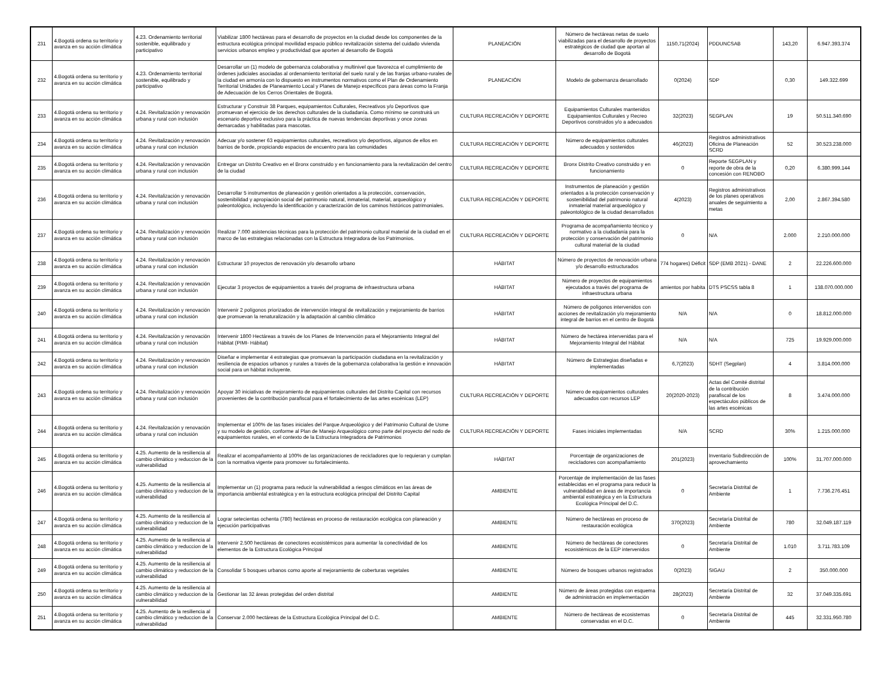| 231 | 4.Bogotá ordena su territorio y avanza en su acción climática | 4.23. Ordenamiento territorial sostenible, equilibrado y participativo | Viabilizar 1800 hectáreas para el desarrollo de proyectos en la ciudad desde los componentes de la estructura ecológica principal movilidad espacio público revitalización sistema del cuidado vivienda servicios urbanos empleo y productividad que aporten al desarrollo de Bogotá | PLANEACIÓN | Número de hectáreas netas de suelo viabilizadas para el desarrollo de proyectos estratégicos de ciudad que aportan al desarrollo de Bogotá | 1150,71(2024) | PDDUNCSAB | 143,20 | 6.947.393.374 |
| 232 | 4.Bogotá ordena su territorio y avanza en su acción climática | 4.23. Ordenamiento territorial sostenible, equilibrado y participativo | Desarrollar un (1) modelo de gobernanza colaborativa y multinivel que favorezca el cumplimiento de órdenes judiciales asociadas al ordenamiento territorial del suelo rural y de las franjas urbano-rurales de la ciudad en armonía con lo dispuesto en instrumentos normativos como el Plan de Ordenamiento Territorial Unidades de Planeamiento Local y Planes de Manejo específicos para áreas como la Franja de Adecuación de los Cerros Orientales de Bogotá. | PLANEACIÓN | Modelo de gobernanza desarrollado | 0(2024) | SDP | 0,30 | 149.322.699 |
| 233 | 4.Bogotá ordena su territorio y avanza en su acción climática | 4.24. Revitalización y renovación urbana y rural con inclusión | Estructurar y Construir 38 Parques, equipamientos Culturales, Recreativos y/o Deportivos que promuevan el ejercicio de los derechos culturales de la ciudadanía. Como mínimo se construirá un escenario deportivo exclusivo para la práctica de nuevas tendencias deportivas y once zonas demarcadas y habilitadas para mascotas. | CULTURA RECREACIÓN Y DEPORTE | Equipamientos Culturales mantenidos Equipamientos Culturales y Recreo Deportivos construidos y/o a adecuados | 32(2023) | SEGPLAN | 19 | 50.511.340.690 |
| 234 | 4.Bogotá ordena su territorio y avanza en su acción climática | 4.24. Revitalización y renovación urbana y rural con inclusión | Adecuar y/o sostener 63 equipamientos culturales, recreativos y/o deportivos, algunos de ellos en barrios de borde, propiciando espacios de encuentro para las comunidades | CULTURA RECREACIÓN Y DEPORTE | Número de equipamientos culturales adecuados y sostenidos | 46(2023) | Registros administrativos Oficina de Planeación SCRD | 52 | 30.523.238.000 |
| 235 | 4.Bogotá ordena su territorio y avanza en su acción climática | 4.24. Revitalización y renovación urbana y rural con inclusión | Entregar un Distrito Creativo en el Bronx construido y en funcionamiento para la revitalización del centro de la ciudad | CULTURA RECREACIÓN Y DEPORTE | Bronx Distrito Creativo construido y en funcionamiento | 0 | Reporte SEGPLAN y reporte de obra de la concesión con RENOBO | 0,20 | 6.380.999.144 |
| 236 | 4.Bogotá ordena su territorio y avanza en su acción climática | 4.24. Revitalización y renovación urbana y rural con inclusión | Desarrollar 5 instrumentos de planeación y gestión orientados a la protección, conservación, sostenibilidad y apropiación social del patrimonio natural, inmaterial, material, arqueológico y paleontológico, incluyendo la identificación y caracterización de los caminos históricos patrimoniales. | CULTURA RECREACIÓN Y DEPORTE | Instrumentos de planeación y gestión orientados a la protección conservación y sostenibilidad del patrimonio natural inmaterial material arqueológico y paleontológico de la ciudad desarrollados | 4(2023) | Registros administrativos de los planes operativos anuales de seguimiento a metas | 2,00 | 2.867.394.580 |
| 237 | 4.Bogotá ordena su territorio y avanza en su acción climática | 4.24. Revitalización y renovación urbana y rural con inclusión | Realizar 7.000 asistencias técnicas para la protección del patrimonio cultural material de la ciudad en el marco de las estrategias relacionadas con la Estructura Integradora de los Patrimonios. | CULTURA RECREACIÓN Y DEPORTE | Programa de acompañamiento técnico y normativo a la ciudadanía para la protección y conservación del patrimonio cultural material de la ciudad | 0 | N/A | 2.000 | 2.210.000.000 |
| 238 | 4.Bogotá ordena su territorio y avanza en su acción climática | 4.24. Revitalización y renovación urbana y rural con inclusión | Estructurar 10 proyectos de renovación y/o desarrollo urbano | HÁBITAT | Número de proyectos de renovación urbana y/o desarrollo estructurados | 774 hogares) Déficit | SDP (EMB 2021) - DANE | 2 | 22.226.600.000 |
| 239 | 4.Bogotá ordena su territorio y avanza en su acción climática | 4.24. Revitalización y renovación urbana y rural con inclusión | Ejecutar 3 proyectos de equipamientos a través del programa de infraestructura urbana | HÁBITAT | Número de proyectos de equipamientos ejecutados a través del programa de infraestructura urbana | amientos por habita | DTS PSCSS tabla 8 | 1 | 138.070.000.000 |
| 240 | 4.Bogotá ordena su territorio y avanza en su acción climática | 4.24. Revitalización y renovación urbana y rural con inclusión | Intervenir 2 polígonos priorizados de intervención integral de revitalización y mejoramiento de barrios que promuevan la renaturalización y la adaptación al cambio climático | HÁBITAT | Número de polígonos intervenidos con acciones de revitalización y/o mejoramiento integral de barrios en el centro de Bogotá | N/A | N/A | 0 | 18.812.000.000 |
| 241 | 4.Bogotá ordena su territorio y avanza en su acción climática | 4.24. Revitalización y renovación urbana y rural con inclusión | Intervenir 1800 Hectáreas a través de los Planes de Intervención para el Mejoramiento Integral del Hábitat (PIMI- Hábitat) | HÁBITAT | Número de hectárea intervenidas para el Mejoramiento Integral del Hábitat | N/A | N/A | 725 | 19.929.000.000 |
| 242 | 4.Bogotá ordena su territorio y avanza en su acción climática | 4.24. Revitalización y renovación urbana y rural con inclusión | Diseñar e implementar 4 estrategias que promuevan la participación ciudadana en la revitalización y resiliencia de espacios urbanos y rurales a través de la gobernanza colaborativa la gestión e innovación social para un hábitat incluyente. | HÁBITAT | Número de Estrategias diseñadas e implementadas | 6,7(2023) | SDHT (Segplan) | 4 | 3.814.000.000 |
| 243 | 4.Bogotá ordena su territorio y avanza en su acción climática | 4.24. Revitalización y renovación urbana y rural con inclusión | Apoyar 30 iniciativas de mejoramiento de equipamientos culturales del Distrito Capital con recursos provenientes de la contribución parafiscal para el fortalecimiento de las artes escénicas (LEP) | CULTURA RECREACIÓN Y DEPORTE | Número de equipamientos culturales adecuados con recursos LEP | 20(2020-2023) | Actas del Comité distrital de la contribución parafiscal de los espectáculos públicos de las artes escénicas | 8 | 3.474.000.000 |
| 244 | 4.Bogotá ordena su territorio y avanza en su acción climática | 4.24. Revitalización y renovación urbana y rural con inclusión | Implementar el 100% de las fases iniciales del Parque Arqueológico y del Patrimonio Cultural de Usme y su modelo de gestión, conforme al Plan de Manejo Arqueológico como parte del proyecto del nodo de equipamientos rurales, en el contexto de la Estructura Integradora de Patrimonios | CULTURA RECREACIÓN Y DEPORTE | Fases iniciales implementadas | N/A | SCRD | 30% | 1.215.000.000 |
| 245 | 4.Bogotá ordena su territorio y avanza en su acción climática | 4.25. Aumento de la resiliencia al cambio climático y reduccion de la vulnerabilidad | Realizar el acompañamiento al 100% de las organizaciones de recicladores que lo requieran y cumplan con la normativa vigente para promover su fortalecimiento. | HÁBITAT | Porcentaje de organizaciones de recicladores con acompañamiento | 201(2023) | Inventario Subdirección de aprovechamiento | 100% | 31.707.000.000 |
| 246 | 4.Bogotá ordena su territorio y avanza en su acción climática | 4.25. Aumento de la resiliencia al cambio climático y reduccion de la vulnerabilidad | Implementar un (1) programa para reducir la vulnerabilidad a riesgos climáticos en las áreas de importancia ambiental estratégica y en la estructura ecológica principal del Distrito Capital | AMBIENTE | Porcentaje de implementación de las fases establecidas en el programa para reducir la vulnerabilidad en áreas de importancia ambiental estratégica y en la Estructura Ecológica Principal del D.C. | 0 | Secretaría Distrital de Ambiente | 1 | 7.736.276.451 |
| 247 | 4.Bogotá ordena su territorio y avanza en su acción climática | 4.25. Aumento de la resiliencia al cambio climático y reduccion de la vulnerabilidad | Lograr setecientas ochenta (780) hectáreas en proceso de restauración ecológica con planeación y ejecución participativas | AMBIENTE | Número de hectáreas en proceso de restauración ecológica | 370(2023) | Secretaría Distrital de Ambiente | 780 | 32.049.187.119 |
| 248 | 4.Bogotá ordena su territorio y avanza en su acción climática | 4.25. Aumento de la resiliencia al cambio climático y reduccion de la vulnerabilidad | Intervenir 2.500 hectáreas de conectores ecosistémicos para aumentar la conectividad de los elementos de la Estructura Ecológica Principal | AMBIENTE | Número de hectáreas de conectores ecosistémicos de la EEP intervenidos | 0 | Secretaría Distrital de Ambiente | 1.010 | 3.711.783.109 |
| 249 | 4.Bogotá ordena su territorio y avanza en su acción climática | 4.25. Aumento de la resiliencia al cambio climático y reduccion de la vulnerabilidad | Consolidar 5 bosques urbanos como aporte al mejoramiento de coberturas vegetales | AMBIENTE | Número de bosques urbanos registrados | 0(2023) | SIGAU | 2 | 350.000.000 |
| 250 | 4.Bogotá ordena su territorio y avanza en su acción climática | 4.25. Aumento de la resiliencia al cambio climático y reduccion de la vulnerabilidad | Gestionar las 32 áreas protegidas del orden distrital | AMBIENTE | Número de áreas protegidas con esquema de administración en implementación | 28(2023) | Secretaría Distrital de Ambiente | 32 | 37.049.335.691 |
| 251 | 4.Bogotá ordena su territorio y avanza en su acción climática | 4.25. Aumento de la resiliencia al cambio climático y reduccion de la vulnerabilidad | Conservar 2.000 hectáreas de la Estructura Ecológica Principal del D.C. | AMBIENTE | Número de hectáreas de ecosistemas conservadas en el D.C. | 0 | Secretaría Distrital de Ambiente | 445 | 32.331.950.780 |